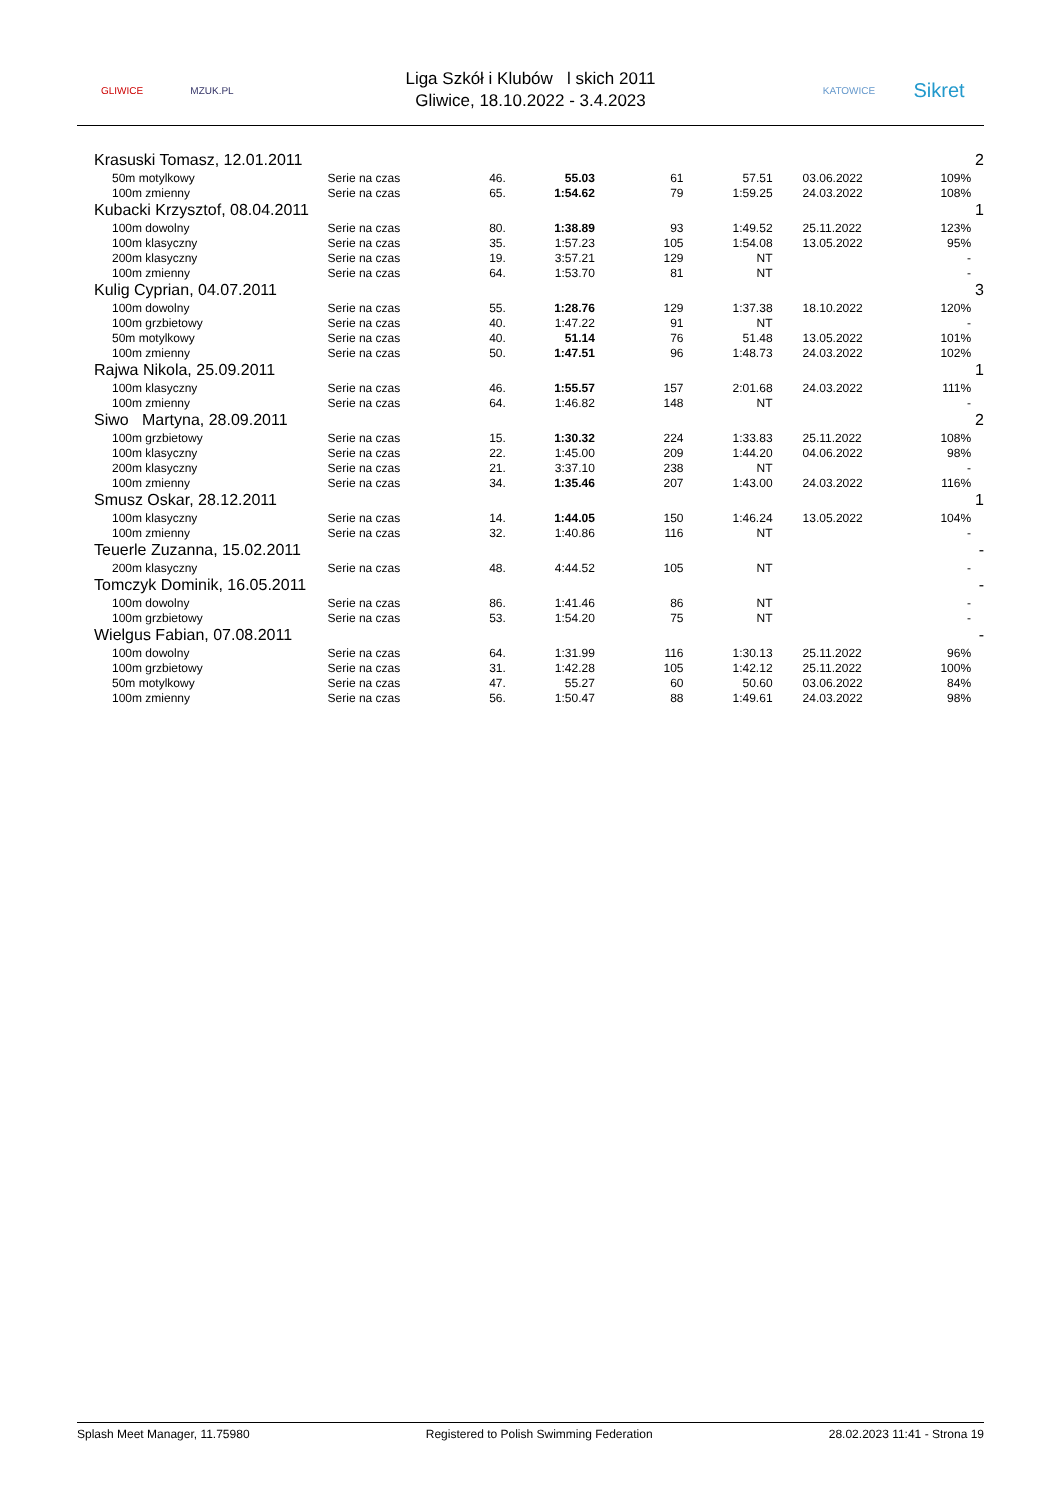GLIWICE MZUK.PL
Liga Szkół i Klubów l skich 2011
Gliwice, 18.10.2022 - 3.4.2023
KATOWICE
Sikret
| Krasuski Tomasz, 12.01.2011 | | | | | | | | 2 |
| 50m motylkowy | Serie na czas | 46. | 55.03 | 61 | 57.51 | 03.06.2022 | 109% | |
| 100m zmienny | Serie na czas | 65. | 1:54.62 | 79 | 1:59.25 | 24.03.2022 | 108% | |
| Kubacki Krzysztof, 08.04.2011 | | | | | | | | 1 |
| 100m dowolny | Serie na czas | 80. | 1:38.89 | 93 | 1:49.52 | 25.11.2022 | 123% | |
| 100m klasyczny | Serie na czas | 35. | 1:57.23 | 105 | 1:54.08 | 13.05.2022 | 95% | |
| 200m klasyczny | Serie na czas | 19. | 3:57.21 | 129 | NT | | - | |
| 100m zmienny | Serie na czas | 64. | 1:53.70 | 81 | NT | | - | |
| Kulig Cyprian, 04.07.2011 | | | | | | | | 3 |
| 100m dowolny | Serie na czas | 55. | 1:28.76 | 129 | 1:37.38 | 18.10.2022 | 120% | |
| 100m grzbietowy | Serie na czas | 40. | 1:47.22 | 91 | NT | | - | |
| 50m motylkowy | Serie na czas | 40. | 51.14 | 76 | 51.48 | 13.05.2022 | 101% | |
| 100m zmienny | Serie na czas | 50. | 1:47.51 | 96 | 1:48.73 | 24.03.2022 | 102% | |
| Rajwa Nikola, 25.09.2011 | | | | | | | | 1 |
| 100m klasyczny | Serie na czas | 46. | 1:55.57 | 157 | 2:01.68 | 24.03.2022 | 111% | |
| 100m zmienny | Serie na czas | 64. | 1:46.82 | 148 | NT | | - | |
| Siwo Martyna, 28.09.2011 | | | | | | | | 2 |
| 100m grzbietowy | Serie na czas | 15. | 1:30.32 | 224 | 1:33.83 | 25.11.2022 | 108% | |
| 100m klasyczny | Serie na czas | 22. | 1:45.00 | 209 | 1:44.20 | 04.06.2022 | 98% | |
| 200m klasyczny | Serie na czas | 21. | 3:37.10 | 238 | NT | | - | |
| 100m zmienny | Serie na czas | 34. | 1:35.46 | 207 | 1:43.00 | 24.03.2022 | 116% | |
| Smusz Oskar, 28.12.2011 | | | | | | | | 1 |
| 100m klasyczny | Serie na czas | 14. | 1:44.05 | 150 | 1:46.24 | 13.05.2022 | 104% | |
| 100m zmienny | Serie na czas | 32. | 1:40.86 | 116 | NT | | - | |
| Teuerle Zuzanna, 15.02.2011 | | | | | | | | - |
| 200m klasyczny | Serie na czas | 48. | 4:44.52 | 105 | NT | | - | |
| Tomczyk Dominik, 16.05.2011 | | | | | | | | - |
| 100m dowolny | Serie na czas | 86. | 1:41.46 | 86 | NT | | - | |
| 100m grzbietowy | Serie na czas | 53. | 1:54.20 | 75 | NT | | - | |
| Wielgus Fabian, 07.08.2011 | | | | | | | | - |
| 100m dowolny | Serie na czas | 64. | 1:31.99 | 116 | 1:30.13 | 25.11.2022 | 96% | |
| 100m grzbietowy | Serie na czas | 31. | 1:42.28 | 105 | 1:42.12 | 25.11.2022 | 100% | |
| 50m motylkowy | Serie na czas | 47. | 55.27 | 60 | 50.60 | 03.06.2022 | 84% | |
| 100m zmienny | Serie na czas | 56. | 1:50.47 | 88 | 1:49.61 | 24.03.2022 | 98% | |
Splash Meet Manager, 11.75980 Registered to Polish Swimming Federation 28.02.2023 11:41 - Strona 19